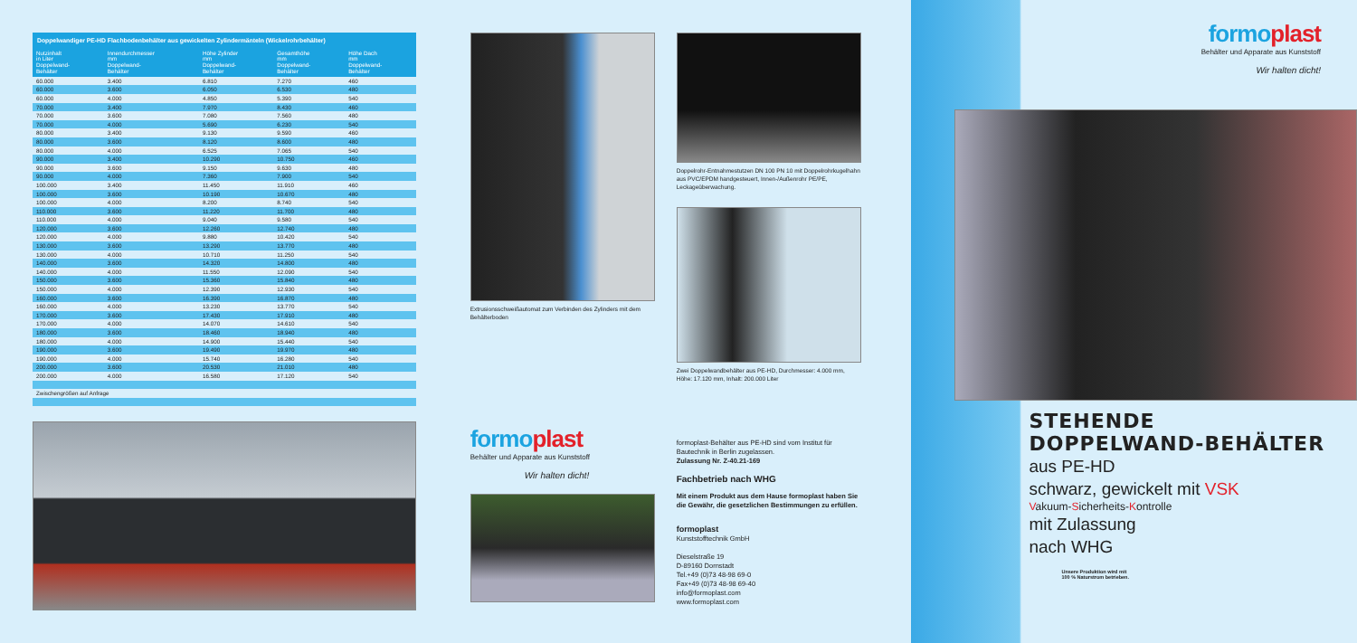| Doppelwandiger PE-HD Flachbodenbehälter aus gewickelten Zylindermänteln (Wickelrohrbehälter) | | | | |
| Nutzinhalt in Liter Doppelwand- Behälter | Innendurchmesser mm Doppelwand- Behälter | Höhe Zylinder mm Doppelwand- Behälter | Gesamthöhe mm Doppelwand- Behälter | Höhe Dach mm Doppelwand- Behälter |
| 60.000 | 3.400 | 6.810 | 7.270 | 460 |
| 60.000 | 3.600 | 6.050 | 6.530 | 480 |
| 60.000 | 4.000 | 4.850 | 5.390 | 540 |
| 70.000 | 3.400 | 7.970 | 8.430 | 460 |
| 70.000 | 3.600 | 7.080 | 7.560 | 480 |
| 70.000 | 4.000 | 5.690 | 6.230 | 540 |
| 80.000 | 3.400 | 9.130 | 9.590 | 460 |
| 80.000 | 3.600 | 8.120 | 8.600 | 480 |
| 80.000 | 4.000 | 6.525 | 7.065 | 540 |
| 90.000 | 3.400 | 10.290 | 10.750 | 460 |
| 90.000 | 3.600 | 9.150 | 9.630 | 480 |
| 90.000 | 4.000 | 7.360 | 7.900 | 540 |
| 100.000 | 3.400 | 11.450 | 11.910 | 460 |
| 100.000 | 3.600 | 10.190 | 10.670 | 480 |
| 100.000 | 4.000 | 8.200 | 8.740 | 540 |
| 110.000 | 3.600 | 11.220 | 11.700 | 480 |
| 110.000 | 4.000 | 9.040 | 9.580 | 540 |
| 120.000 | 3.600 | 12.260 | 12.740 | 480 |
| 120.000 | 4.000 | 9.880 | 10.420 | 540 |
| 130.000 | 3.600 | 13.290 | 13.770 | 480 |
| 130.000 | 4.000 | 10.710 | 11.250 | 540 |
| 140.000 | 3.600 | 14.320 | 14.800 | 480 |
| 140.000 | 4.000 | 11.550 | 12.090 | 540 |
| 150.000 | 3.600 | 15.360 | 15.840 | 480 |
| 150.000 | 4.000 | 12.390 | 12.930 | 540 |
| 160.000 | 3.600 | 16.390 | 16.870 | 480 |
| 160.000 | 4.000 | 13.230 | 13.770 | 540 |
| 170.000 | 3.600 | 17.430 | 17.910 | 480 |
| 170.000 | 4.000 | 14.070 | 14.610 | 540 |
| 180.000 | 3.600 | 18.460 | 18.940 | 480 |
| 180.000 | 4.000 | 14.900 | 15.440 | 540 |
| 190.000 | 3.600 | 19.490 | 19.970 | 480 |
| 190.000 | 4.000 | 15.740 | 16.280 | 540 |
| 200.000 | 3.600 | 20.530 | 21.010 | 480 |
| 200.000 | 4.000 | 16.580 | 17.120 | 540 |
| Zwischengrößen auf Anfrage | | | | |
Extrusionsschweißautomat zum Verbinden des Zylinders mit dem Behälterboden
formoplast
Behälter und Apparate aus Kunststoff
Wir halten dicht!
Doppelrohr-Entnahmestutzen DN 100 PN 10 mit Doppelrohrkugelhahn aus PVC/EPDM handgesteuert, Innen-/Außenrohr PE/PE, Leckageüberwachung.
Zwei Doppelwandbehälter aus PE-HD, Durchmesser: 4.000 mm,
Höhe: 17.120 mm, Inhalt: 200.000 Liter
formoplast-Behälter aus PE-HD sind vom Institut für Bautechnik in Berlin zugelassen.
Zulassung Nr. Z-40.21-169
Fachbetrieb nach WHG
Mit einem Produkt aus dem Hause formoplast haben Sie die Gewähr, die gesetzlichen Bestimmungen zu erfüllen.
formoplast
Kunststofftechnik GmbH
Dieselstraße 19
D-89160 Dornstadt
Tel.+49 (0)73 48-98 69-0
Fax+49 (0)73 48-98 69-40
info@formoplast.com
www.formoplast.com
formoplast
Behälter und Apparate aus Kunststoff
Wir halten dicht!
STEHENDE
DOPPELWAND-BEHÄLTER
aus PE-HD
schwarz, gewickelt mit VSK
Vakuum-Sicherheits-Kontrolle
mit Zulassung
nach WHG
Unsere Produktion wird mit
100 % Naturstrom betrieben.